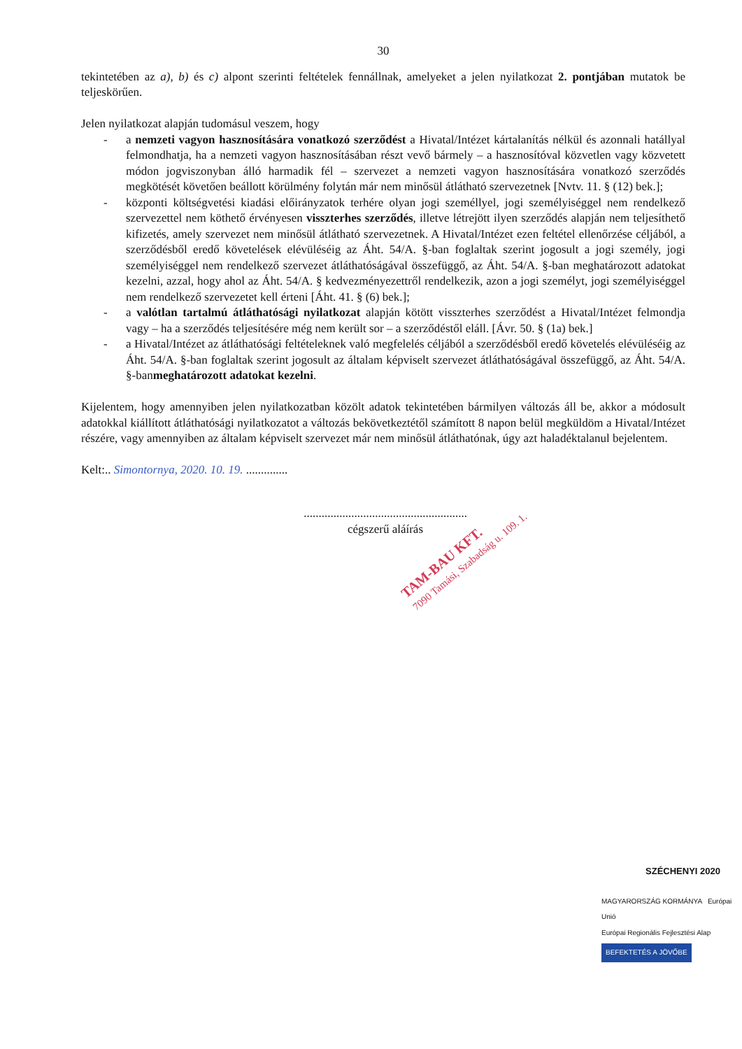30
tekintetében az a), b) és c) alpont szerinti feltételek fennállnak, amelyeket a jelen nyilatkozat 2. pontjában mutatok be teljeskörűen.
Jelen nyilatkozat alapján tudomásul veszem, hogy
- a nemzeti vagyon hasznosítására vonatkozó szerződést a Hivatal/Intézet kártalanítás nélkül és azonnali hatállyal felmondhatja, ha a nemzeti vagyon hasznosításában részt vevő bármely – a hasznosítóval közvetlen vagy közvetett módon jogviszonyban álló harmadik fél – szervezet a nemzeti vagyon hasznosítására vonatkozó szerződés megkötését követően beállott körülmény folytán már nem minősül átlátható szervezetnek [Nvtv. 11. § (12) bek.];
- központi költségvetési kiadási előirányzatok terhére olyan jogi személlyel, jogi személyiséggel nem rendelkező szervezettel nem köthető érvényesen visszterhes szerződés, illetve létrejött ilyen szerződés alapján nem teljesíthető kifizetés, amely szervezet nem minősül átlátható szervezetnek. A Hivatal/Intézet ezen feltétel ellenőrzése céljából, a szerződésből eredő követelések elévüléséig az Áht. 54/A. §-ban foglaltak szerint jogosult a jogi személy, jogi személyiséggel nem rendelkező szervezet átláthatóságával összefüggő, az Áht. 54/A. §-ban meghatározott adatokat kezelni, azzal, hogy ahol az Áht. 54/A. § kedvezményezettről rendelkezik, azon a jogi személyt, jogi személyiséggel nem rendelkező szervezetet kell érteni [Áht. 41. § (6) bek.];
- a valótlan tartalmú átláthatósági nyilatkozat alapján kötött visszterhes szerződést a Hivatal/Intézet felmondja vagy – ha a szerződés teljesítésére még nem került sor – a szerződéstől eláll. [Ávr. 50. § (1a) bek.]
- a Hivatal/Intézet az átláthatósági feltételeknek való megfelelés céljából a szerződésből eredő követelés elévüléséig az Áht. 54/A. §-ban foglaltak szerint jogosult az általam képviselt szervezet átláthatóságával összefüggő, az Áht. 54/A. §-banmeghatározott adatokat kezelni.
Kijelentem, hogy amennyiben jelen nyilatkozatban közölt adatok tekintetében bármilyen változás áll be, akkor a módosult adatokkal kiállított átláthatósági nyilatkozatot a változás bekövetkeztétől számított 8 napon belül megküldöm a Hivatal/Intézet részére, vagy amennyiben az általam képviselt szervezet már nem minősül átláthatónak, úgy azt haladéktalanul bejelentem.
Kelt:.. Simontornya, 2020. 10. 19. ..............
.......................................................
cégszerű aláírás
TAM-BAU KFT.
7090 Tamási, Szabadság u. 109. 1.
SZÉCHENYI 2020
MAGYARORSZÁG KORMÁNYA Európai Unió
Európai Regionális Fejlesztési Alap
BEFEKTETÉS A JÖVŐBE